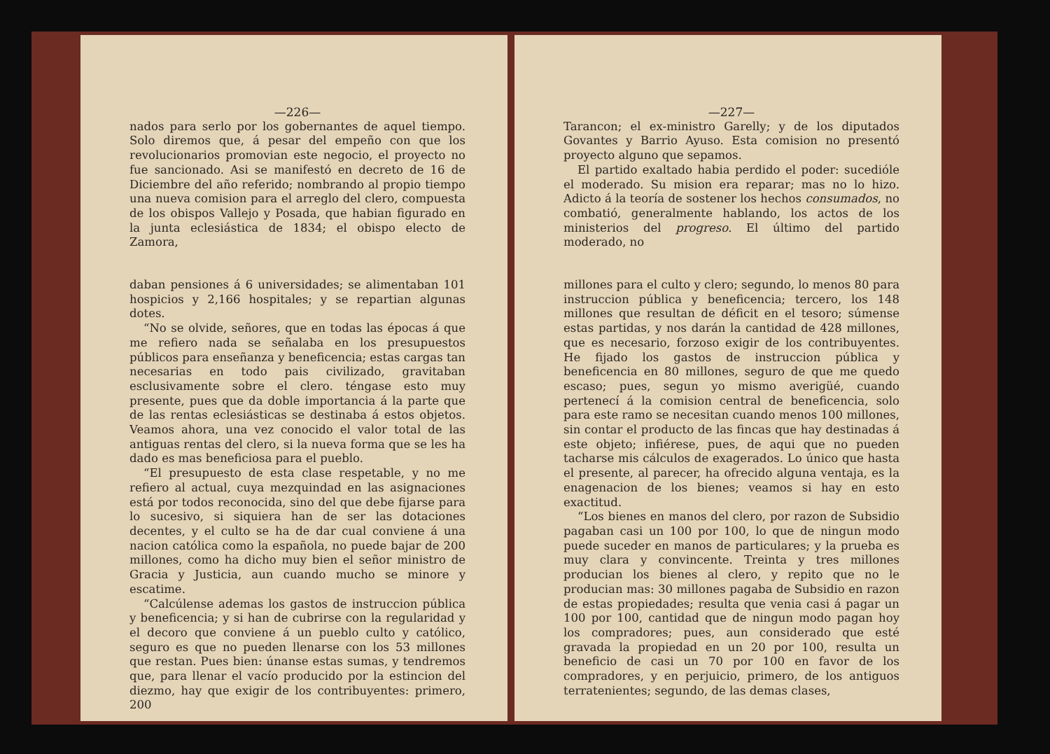—226—
nados para serlo por los gobernantes de aquel tiempo. Solo diremos que, á pesar del empeño con que los revolucionarios promovian este negocio, el proyecto no fue sancionado. Asi se manifestó en decreto de 16 de Diciembre del año referido; nombrando al propio tiempo una nueva comision para el arreglo del clero, compuesta de los obispos Vallejo y Posada, que habian figurado en la junta eclesiástica de 1834; el obispo electo de Zamora,
daban pensiones á 6 universidades; se alimentaban 101 hospicios y 2,166 hospitales; y se repartian algunas dotes.
“No se olvide, señores, que en todas las épocas á que me refiero nada se señalaba en los presupuestos públicos para enseñanza y beneficencia; estas cargas tan necesarias en todo pais civilizado, gravitaban esclusivamente sobre el clero. téngase esto muy presente, pues que da doble importancia á la parte que de las rentas eclesiásticas se destinaba á estos objetos. Veamos ahora, una vez conocido el valor total de las antiguas rentas del clero, si la nueva forma que se les ha dado es mas beneficiosa para el pueblo.
“El presupuesto de esta clase respetable, y no me refiero al actual, cuya mezquindad en las asignaciones está por todos reconocida, sino del que debe fijarse para lo sucesivo, si siquiera han de ser las dotaciones decentes, y el culto se ha de dar cual conviene á una nacion católica como la española, no puede bajar de 200 millones, como ha dicho muy bien el señor ministro de Gracia y Justicia, aun cuando mucho se minore y escatime.
“Calcúlense ademas los gastos de instruccion pública y beneficencia; y si han de cubrirse con la regularidad y el decoro que conviene á un pueblo culto y católico, seguro es que no pueden llenarse con los 53 millones que restan. Pues bien: únanse estas sumas, y tendremos que, para llenar el vacío producido por la estincion del diezmo, hay que exigir de los contribuyentes: primero, 200
—227—
Tarancon; el ex-ministro Garelly; y de los diputados Govantes y Barrio Ayuso. Esta comision no presentó proyecto alguno que sepamos.
El partido exaltado habia perdido el poder: sucedióle el moderado. Su mision era reparar; mas no lo hizo. Adicto á la teoría de sostener los hechos consumados, no combatió, generalmente hablando, los actos de los ministerios del progreso. El último del partido moderado, no
millones para el culto y clero; segundo, lo menos 80 para instruccion pública y beneficencia; tercero, los 148 millones que resultan de déficit en el tesoro; súmense estas partidas, y nos darán la cantidad de 428 millones, que es necesario, forzoso exigir de los contribuyentes. He fijado los gastos de instruccion pública y beneficencia en 80 millones, seguro de que me quedo escaso; pues, segun yo mismo averigüé, cuando pertenecí á la comision central de beneficencia, solo para este ramo se necesitan cuando menos 100 millones, sin contar el producto de las fincas que hay destinadas á este objeto; infiérese, pues, de aqui que no pueden tacharse mis cálculos de exagerados. Lo único que hasta el presente, al parecer, ha ofrecido alguna ventaja, es la enagenacion de los bienes; veamos si hay en esto exactitud.
“Los bienes en manos del clero, por razon de Subsidio pagaban casi un 100 por 100, lo que de ningun modo puede suceder en manos de particulares; y la prueba es muy clara y convincente. Treinta y tres millones producian los bienes al clero, y repito que no le producian mas: 30 millones pagaba de Subsidio en razon de estas propiedades; resulta que venia casi á pagar un 100 por 100, cantidad que de ningun modo pagan hoy los compradores; pues, aun considerado que esté gravada la propiedad en un 20 por 100, resulta un beneficio de casi un 70 por 100 en favor de los compradores, y en perjuicio, primero, de los antiguos terratenientes; segundo, de las demas clases,